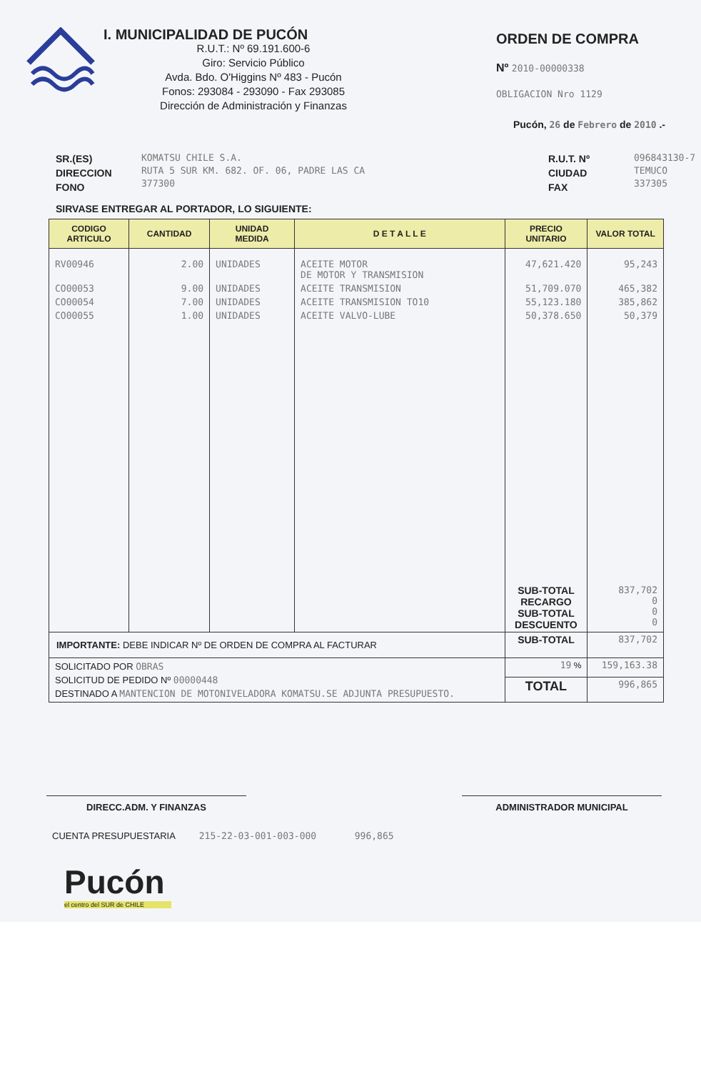I. MUNICIPALIDAD DE PUCÓN
R.U.T.: Nº 69.191.600-6
Giro: Servicio Público
Avda. Bdo. O'Higgins Nº 483 - Pucón
Fonos: 293084 - 293090 - Fax 293085
Dirección de Administración y Finanzas
ORDEN DE COMPRA
Nº 2010-00000338
OBLIGACION Nro 1129
Pucón, 26 de Febrero de 2010 .-
SR.(ES)
DIRECCION
FONO
KOMATSU CHILE S.A.
RUTA 5 SUR KM. 682. OF. 06, PADRE LAS CA
377300
R.U.T. Nº
CIUDAD
FAX
096843130-7
TEMUCO
337305
SIRVASE ENTREGAR AL PORTADOR, LO SIGUIENTE:
| CODIGO ARTICULO | CANTIDAD | UNIDAD MEDIDA | D E T A L L E | PRECIO UNITARIO | VALOR TOTAL |
| --- | --- | --- | --- | --- | --- |
| RV00946 | 2.00 | UNIDADES | ACEITE MOTOR DE MOTOR Y TRANSMISION | 47,621.420 | 95,243 |
| CO00053 | 9.00 | UNIDADES | ACEITE TRANSMISION | 51,709.070 | 465,382 |
| CO00054 | 7.00 | UNIDADES | ACEITE TRANSMISION TO10 | 55,123.180 | 385,862 |
| CO00055 | 1.00 | UNIDADES | ACEITE VALVO-LUBE | 50,378.650 | 50,379 |
| | | | | SUB-TOTAL RECARGO SUB-TOTAL DESCUENTO | 837,702 0 0 0 |
| IMPORTANTE: DEBE INDICAR Nº DE ORDEN DE COMPRA AL FACTURAR | | | | SUB-TOTAL | 837,702 |
| SOLICITADO POR OBRAS SOLICITUD DE PEDIDO Nº 00000448 DESTINADO A MANTENCION DE MOTONIVELADORA KOMATSU.SE ADJUNTA PRESUPUESTO. | | | | 19 % | 159,163.38 |
| | | | | TOTAL | 996,865 |
DIRECC.ADM. Y FINANZAS ADMINISTRADOR MUNICIPAL
CUENTA PRESUPUESTARIA 215-22-03-001-003-000 996,865
Pucón
el centro del SUR de CHILE